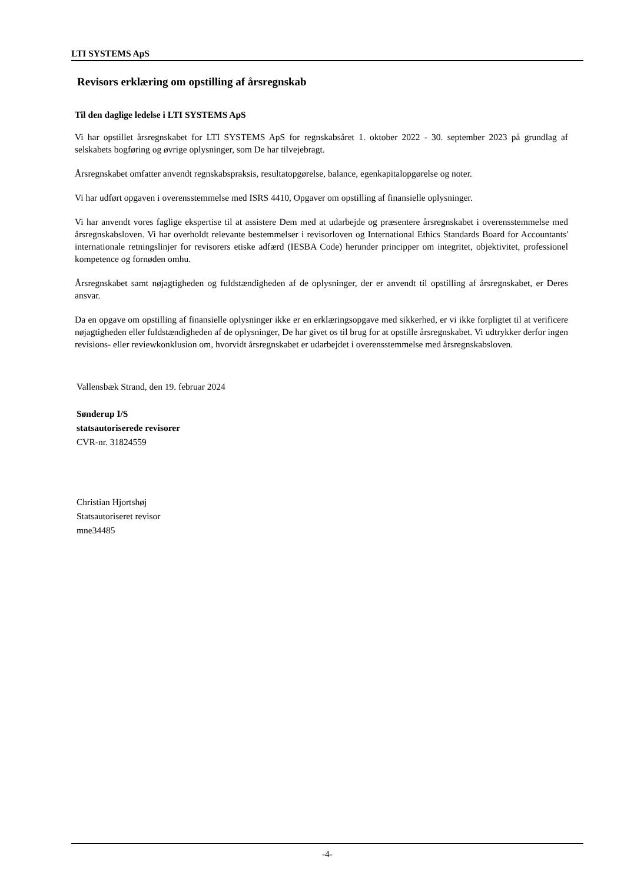LTI SYSTEMS ApS
Revisors erklæring om opstilling af årsregnskab
Til den daglige ledelse i LTI SYSTEMS ApS
Vi har opstillet årsregnskabet for LTI SYSTEMS ApS for regnskabsåret 1. oktober 2022 - 30. september 2023 på grundlag af selskabets bogføring og øvrige oplysninger, som De har tilvejebragt.
Årsregnskabet omfatter anvendt regnskabspraksis, resultatopgørelse, balance, egenkapitalopgørelse og noter.
Vi har udført opgaven i overensstemmelse med ISRS 4410, Opgaver om opstilling af finansielle oplysninger.
Vi har anvendt vores faglige ekspertise til at assistere Dem med at udarbejde og præsentere årsregnskabet i overensstemmelse med årsregnskabsloven. Vi har overholdt relevante bestemmelser i revisorloven og International Ethics Standards Board for Accountants' internationale retningslinjer for revisorers etiske adfærd (IESBA Code) herunder principper om integritet, objektivitet, professionel kompetence og fornøden omhu.
Årsregnskabet samt nøjagtigheden og fuldstændigheden af de oplysninger, der er anvendt til opstilling af årsregnskabet, er Deres ansvar.
Da en opgave om opstilling af finansielle oplysninger ikke er en erklæringsopgave med sikkerhed, er vi ikke forpligtet til at verificere nøjagtigheden eller fuldstændigheden af de oplysninger, De har givet os til brug for at opstille årsregnskabet. Vi udtrykker derfor ingen revisions- eller reviewkonklusion om, hvorvidt årsregnskabet er udarbejdet i overensstemmelse med årsregnskabsloven.
Vallensbæk Strand, den 19. februar 2024
Sønderup I/S
statsautoriserede revisorer
CVR-nr. 31824559
Christian Hjortshøj
Statsautoriseret revisor
mne34485
-4-